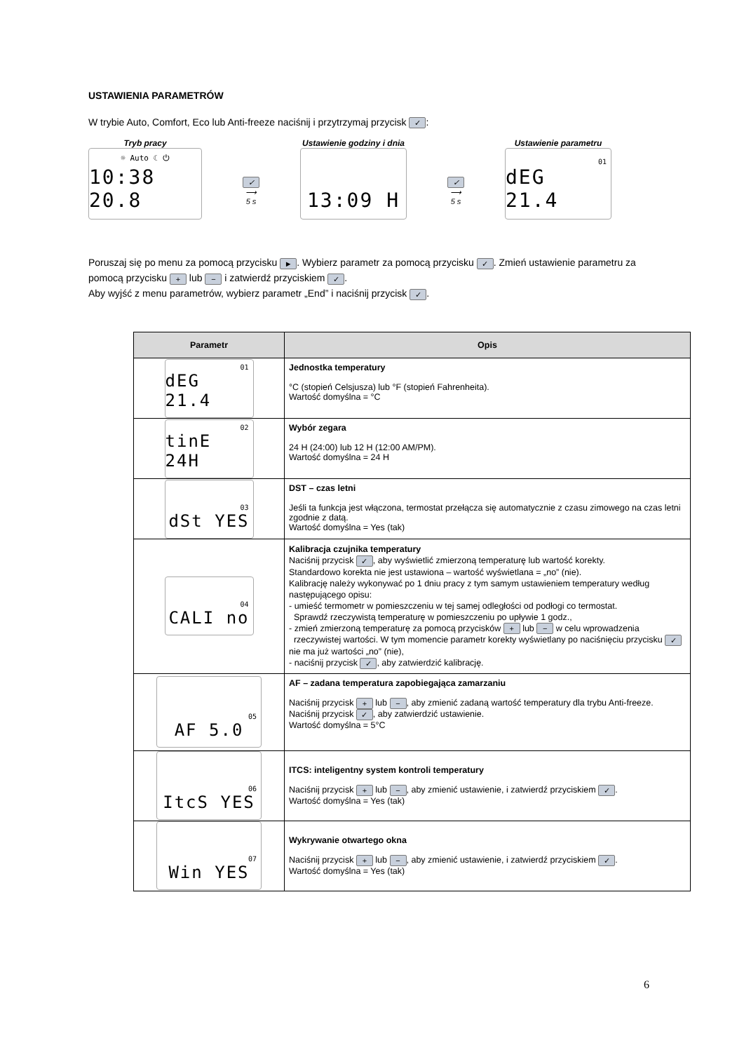USTAWIENIA PARAMETRÓW
W trybie Auto, Comfort, Eco lub Anti-freeze naciśnij i przytrzymaj przycisk ✓:
Tryb pracy
☼ Auto ☾ ⏻
10:38 20.8
✓
⟶
5 s
Ustawienie godziny i dnia
13:09 H
✓
⟶
5 s
Ustawienie parametru
01
dEG 21.4
Poruszaj się po menu za pomocą przycisku ►. Wybierz parametr za pomocą przycisku ✓. Zmień ustawienie parametru za pomocą przycisku + lub − i zatwierdź przyciskiem ✓.
Aby wyjść z menu parametrów, wybierz parametr „End” i naciśnij przycisk ✓.
| Parametr | Opis |
| --- | --- |
| 01 dEG 21.4 | Jednostka temperatury °C (stopień Celsjusza) lub °F (stopień Fahrenheita). Wartość domyślna = °C |
| 02 tinE 24H | Wybór zegara 24 H (24:00) lub 12 H (12:00 AM/PM). Wartość domyślna = 24 H |
| 03 dSt YES | DST – czas letni Jeśli ta funkcja jest włączona, termostat przełącza się automatycznie z czasu zimowego na czas letni zgodnie z datą. Wartość domyślna = Yes (tak) |
| 04 CALI no | Kalibracja czujnika temperatury Naciśnij przycisk ✓ , aby wyświetlić zmierzoną temperaturę lub wartość korekty. Standardowo korekta nie jest ustawiona – wartość wyświetlana = „no” (nie). Kalibrację należy wykonywać po 1 dniu pracy z tym samym ustawieniem temperatury według następującego opisu: - umieść termometr w pomieszczeniu w tej samej odległości od podłogi co termostat. Sprawdź rzeczywistą temperaturę w pomieszczeniu po upływie 1 godz., - zmień zmierzoną temperaturę za pomocą przycisków + lub − w celu wprowadzenia rzeczywistej wartości. W tym momencie parametr korekty wyświetlany po naciśnięciu przycisku ✓ nie ma już wartości „no” (nie), - naciśnij przycisk ✓ , aby zatwierdzić kalibrację. |
| 05 AF 5.0 | AF – zadana temperatura zapobiegająca zamarzaniu Naciśnij przycisk + lub − , aby zmienić zadaną wartość temperatury dla trybu Anti-freeze. Naciśnij przycisk ✓ , aby zatwierdzić ustawienie. Wartość domyślna = 5°C |
| 06 ItcS YES | ITCS: inteligentny system kontroli temperatury Naciśnij przycisk + lub − , aby zmienić ustawienie, i zatwierdź przyciskiem ✓ . Wartość domyślna = Yes (tak) |
| 07 Win YES | Wykrywanie otwartego okna Naciśnij przycisk + lub − , aby zmienić ustawienie, i zatwierdź przyciskiem ✓ . Wartość domyślna = Yes (tak) |
6